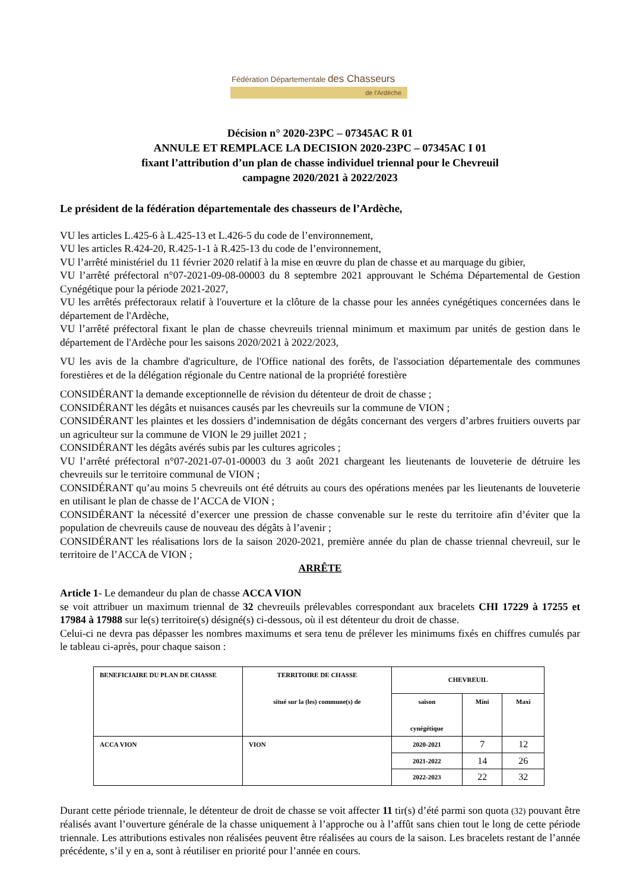Fédération Départementale des Chasseurs
de l'Ardèche
Décision n° 2020-23PC – 07345AC R 01
ANNULE ET REMPLACE LA DECISION 2020-23PC – 07345AC I 01
fixant l’attribution d’un plan de chasse individuel triennal pour le Chevreuil
campagne 2020/2021 à 2022/2023
Le président de la fédération départementale des chasseurs de l’Ardèche,
VU les articles L.425-6 à L.425-13 et L.426-5 du code de l’environnement,
VU les articles R.424-20, R.425-1-1 à R.425-13 du code de l’environnement,
VU l’arrêté ministériel du 11 février 2020 relatif à la mise en œuvre du plan de chasse et au marquage du gibier,
VU l’arrêté préfectoral n°07-2021-09-08-00003 du 8 septembre 2021 approuvant le Schéma Départemental de Gestion Cynégétique pour la période 2021-2027,
VU les arrêtés préfectoraux relatif à l'ouverture et la clôture de la chasse pour les années cynégétiques concernées dans le département de l'Ardèche,
VU l’arrêté préfectoral fixant le plan de chasse chevreuils triennal minimum et maximum par unités de gestion dans le département de l'Ardèche pour les saisons 2020/2021 à 2022/2023,
VU les avis de la chambre d'agriculture, de l'Office national des forêts, de l'association départementale des communes forestières et de la délégation régionale du Centre national de la propriété forestière
CONSIDÉRANT la demande exceptionnelle de révision du détenteur de droit de chasse ;
CONSIDÉRANT les dégâts et nuisances causés par les chevreuils sur la commune de VION ;
CONSIDÉRANT les plaintes et les dossiers d’indemnisation de dégâts concernant des vergers d’arbres fruitiers ouverts par un agriculteur sur la commune de VION le 29 juillet 2021 ;
CONSIDÉRANT les dégâts avérés subis par les cultures agricoles ;
VU l’arrêté préfectoral n°07-2021-07-01-00003 du 3 août 2021 chargeant les lieutenants de louveterie de détruire les chevreuils sur le territoire communal de VION ;
CONSIDÉRANT qu’au moins 5 chevreuils ont été détruits au cours des opérations menées par les lieutenants de louveterie en utilisant le plan de chasse de l’ACCA de VION ;
CONSIDÉRANT la nécessité d’exercer une pression de chasse convenable sur le reste du territoire afin d’éviter que la population de chevreuils cause de nouveau des dégâts à l’avenir ;
CONSIDÉRANT les réalisations lors de la saison 2020-2021, première année du plan de chasse triennal chevreuil, sur le territoire de l’ACCA de VION ;
ARRÊTE
Article 1- Le demandeur du plan de chasse ACCA VION
se voit attribuer un maximum triennal de 32 chevreuils prélevables correspondant aux bracelets CHI 17229 à 17255 et 17984 à 17988 sur le(s) territoire(s) désigné(s) ci-dessous, où il est détenteur du droit de chasse.
Celui-ci ne devra pas dépasser les nombres maximums et sera tenu de prélever les minimums fixés en chiffres cumulés par le tableau ci-après, pour chaque saison :
| BENEFICIAIRE DU PLAN DE CHASSE | TERRITOIRE DE CHASSE situé sur la (les) commune(s) de | CHEVREUIL | | |
| --- | --- | --- | --- | --- |
| | | saison cynégétique | Mini | Maxi |
| ACCA VION | VION | 2020-2021 | 7 | 12 |
| | | 2021-2022 | 14 | 26 |
| | | 2022-2023 | 22 | 32 |
Durant cette période triennale, le détenteur de droit de chasse se voit affecter 11 tir(s) d’été parmi son quota (32) pouvant être réalisés avant l’ouverture générale de la chasse uniquement à l’approche ou à l’affût sans chien tout le long de cette période triennale. Les attributions estivales non réalisées peuvent être réalisées au cours de la saison. Les bracelets restant de l’année précédente, s’il y en a, sont à réutiliser en priorité pour l’année en cours.